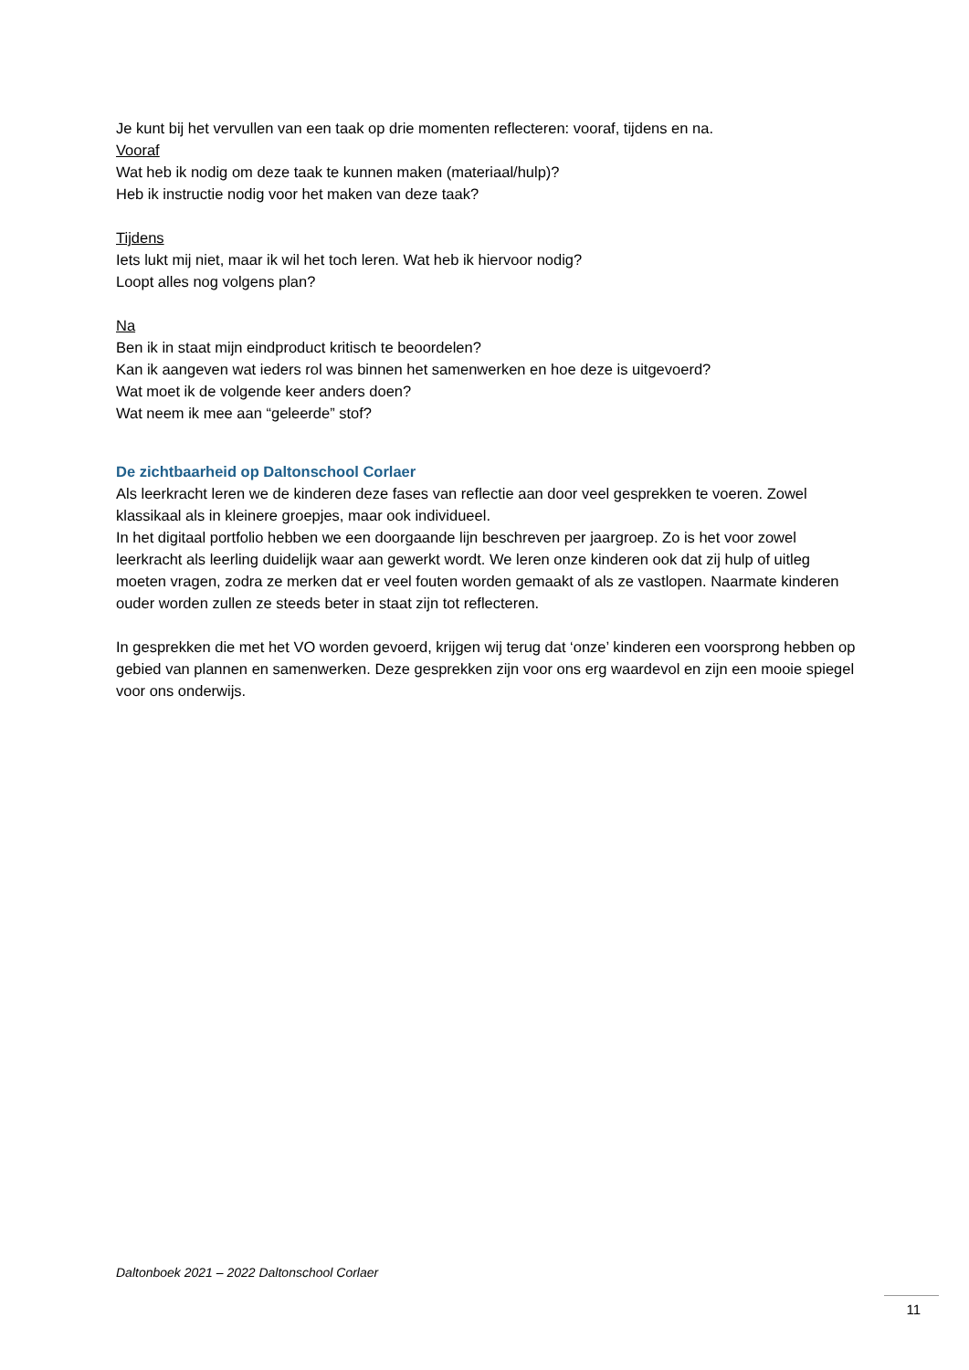Je kunt bij het vervullen van een taak op drie momenten reflecteren: vooraf, tijdens en na.
Vooraf
Wat heb ik nodig om deze taak te kunnen maken (materiaal/hulp)?
Heb ik instructie nodig voor het maken van deze taak?
Tijdens
Iets lukt mij niet, maar ik wil het toch leren. Wat heb ik hiervoor nodig?
Loopt alles nog volgens plan?
Na
Ben ik in staat mijn eindproduct kritisch te beoordelen?
Kan ik aangeven wat ieders rol was binnen het samenwerken en hoe deze is uitgevoerd?
Wat moet ik de volgende keer anders doen?
Wat neem ik mee aan “geleerde” stof?
De zichtbaarheid op Daltonschool Corlaer
Als leerkracht leren we de kinderen deze fases van reflectie aan door veel gesprekken te voeren. Zowel klassikaal als in kleinere groepjes, maar ook individueel.
In het digitaal portfolio hebben we een doorgaande lijn beschreven per jaargroep. Zo is het voor zowel leerkracht als leerling duidelijk waar aan gewerkt wordt. We leren onze kinderen ook dat zij hulp of uitleg moeten vragen, zodra ze merken dat er veel fouten worden gemaakt of als ze vastlopen. Naarmate kinderen ouder worden zullen ze steeds beter in staat zijn tot reflecteren.
In gesprekken die met het VO worden gevoerd, krijgen wij terug dat ‘onze’ kinderen een voorsprong hebben op gebied van plannen en samenwerken. Deze gesprekken zijn voor ons erg waardevol en zijn een mooie spiegel voor ons onderwijs.
Daltonboek 2021 – 2022 Daltonschool Corlaer
11